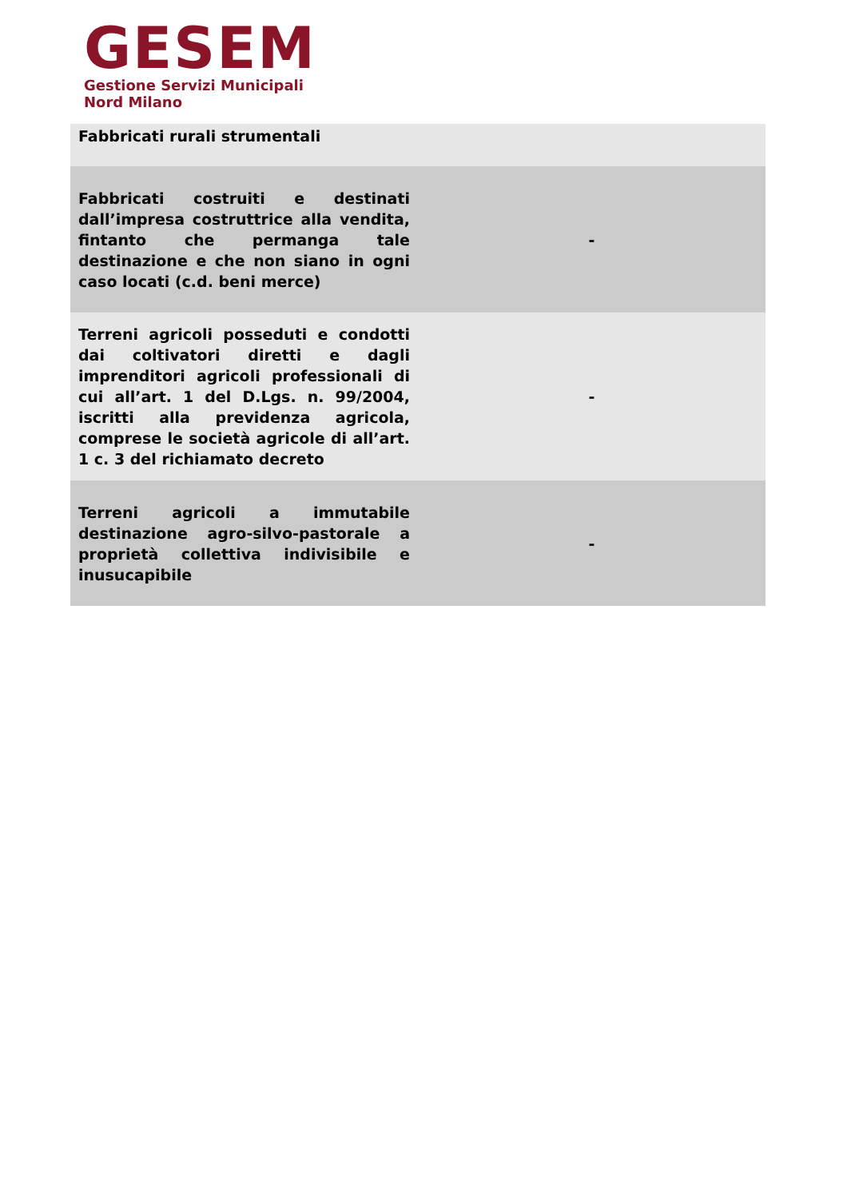GESEM
Gestione Servizi Municipali
Nord Milano
| Fabbricati rurali strumentali | |
| Fabbricati costruiti e destinati dall’impresa costruttrice alla vendita, fintanto che permanga tale destinazione e che non siano in ogni caso locati (c.d. beni merce) | - |
| Terreni agricoli posseduti e condotti dai coltivatori diretti e dagli imprenditori agricoli professionali di cui all’art. 1 del D.Lgs. n. 99/2004, iscritti alla previdenza agricola, comprese le società agricole di all’art. 1 c. 3 del richiamato decreto | - |
| Terreni agricoli a immutabile destinazione agro-silvo-pastorale a proprietà collettiva indivisibile e inusucapibile | - |